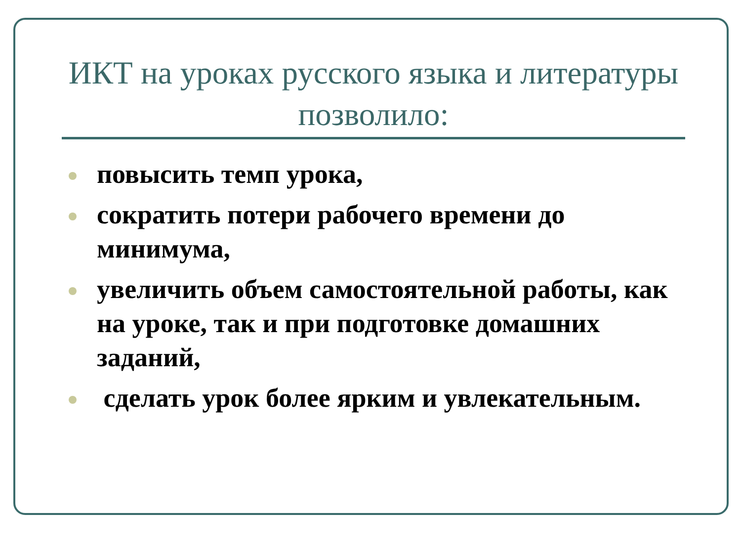ИКТ на уроках русского языка и литературы позволило:
повысить темп урока,
сократить потери рабочего времени до минимума,
увеличить объем самостоятельной работы, как на уроке, так и при подготовке домашних заданий,
сделать урок более ярким и увлекательным.